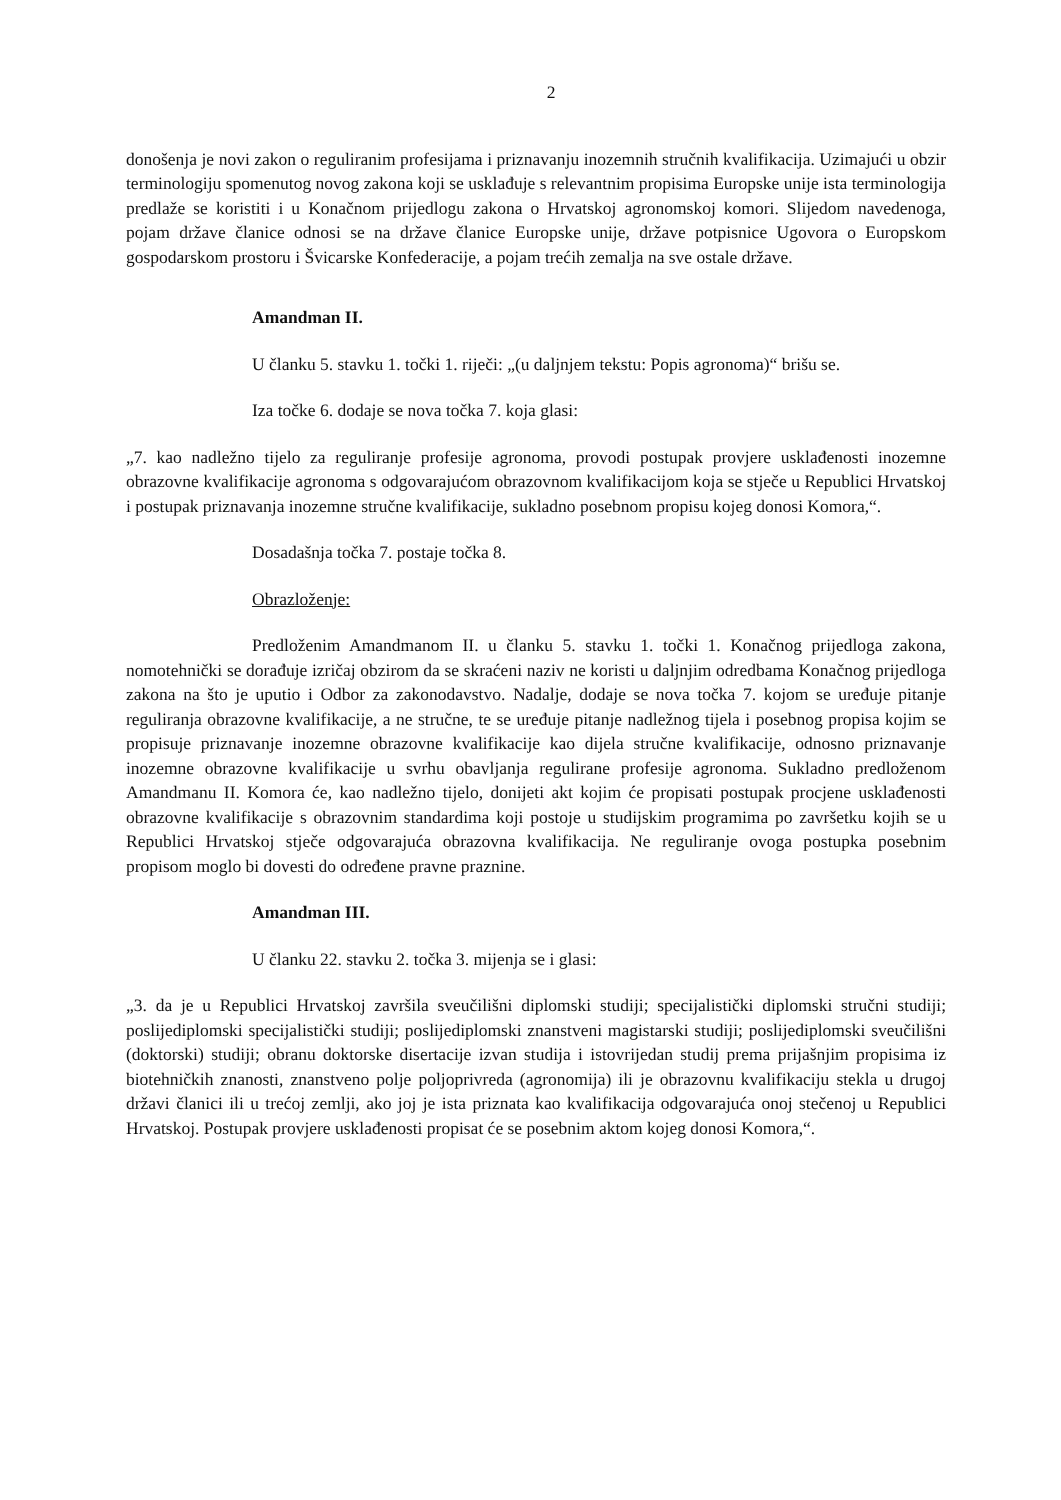2
donošenja je novi zakon o reguliranim profesijama i priznavanju inozemnih stručnih kvalifikacija. Uzimajući u obzir terminologiju spomenutog novog zakona koji se usklađuje s relevantnim propisima Europske unije ista terminologija predlaže se koristiti i u Konačnom prijedlogu zakona o Hrvatskoj agronomskoj komori. Slijedom navedenoga, pojam države članice odnosi se na države članice Europske unije, države potpisnice Ugovora o Europskom gospodarskom prostoru i Švicarske Konfederacije, a pojam trećih zemalja na sve ostale države.
Amandman II.
U članku 5. stavku 1. točki 1. riječi: „(u daljnjem tekstu: Popis agronoma)“ brišu se.
Iza točke 6. dodaje se nova točka 7. koja glasi:
„7. kao nadležno tijelo za reguliranje profesije agronoma, provodi postupak provjere usklađenosti inozemne obrazovne kvalifikacije agronoma s odgovarajućom obrazovnom kvalifikacijom koja se stječe u Republici Hrvatskoj i postupak priznavanja inozemne stručne kvalifikacije, sukladno posebnom propisu kojeg donosi Komora,“.
Dosadašnja točka 7. postaje točka 8.
Obrazloženje:
Predloženim Amandmanom II. u članku 5. stavku 1. točki 1. Konačnog prijedloga zakona, nomotehnički se dorađuje izričaj obzirom da se skraćeni naziv ne koristi u daljnjim odredbama Konačnog prijedloga zakona na što je uputio i Odbor za zakonodavstvo. Nadalje, dodaje se nova točka 7. kojom se uređuje pitanje reguliranja obrazovne kvalifikacije, a ne stručne, te se uređuje pitanje nadležnog tijela i posebnog propisa kojim se propisuje priznavanje inozemne obrazovne kvalifikacije kao dijela stručne kvalifikacije, odnosno priznavanje inozemne obrazovne kvalifikacije u svrhu obavljanja regulirane profesije agronoma. Sukladno predloženom Amandmanu II. Komora će, kao nadležno tijelo, donijeti akt kojim će propisati postupak procjene usklađenosti obrazovne kvalifikacije s obrazovnim standardima koji postoje u studijskim programima po završetku kojih se u Republici Hrvatskoj stječe odgovarajuća obrazovna kvalifikacija. Ne reguliranje ovoga postupka posebnim propisom moglo bi dovesti do određene pravne praznine.
Amandman III.
U članku 22. stavku 2. točka 3. mijenja se i glasi:
„3. da je u Republici Hrvatskoj završila sveučilišni diplomski studiji; specijalistički diplomski stručni studiji; poslijediplomski specijalistički studiji; poslijediplomski znanstveni magistarski studiji; poslijediplomski sveučilišni (doktorski) studiji; obranu doktorske disertacije izvan studija i istovrijedan studij prema prijašnjim propisima iz biotehničkih znanosti, znanstveno polje poljoprivreda (agronomija) ili je obrazovnu kvalifikaciju stekla u drugoj državi članici ili u trećoj zemlji, ako joj je ista priznata kao kvalifikacija odgovarajuća onoj stečenoj u Republici Hrvatskoj. Postupak provjere usklađenosti propisat će se posebnim aktom kojeg donosi Komora,“.